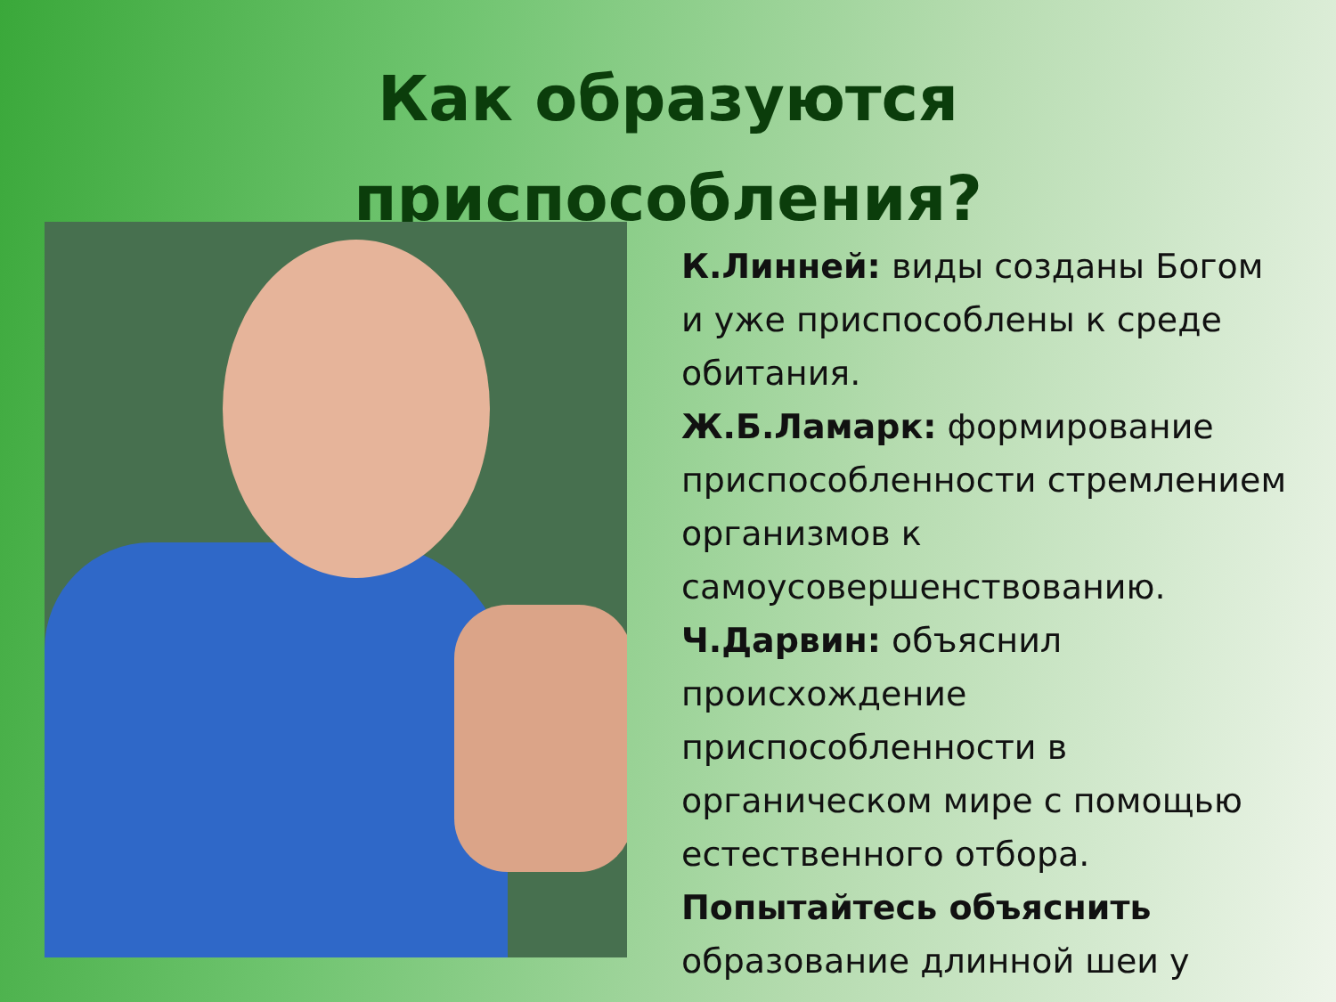Как образуются
приспособления?
К.Линней: виды созданы Богом и уже приспособлены к среде обитания.
Ж.Б.Ламарк: формирование приспособленности стремлением организмов к самоусовершенствованию.
Ч.Дарвин: объяснил происхождение приспособленности в органическом мире с помощью естественного отбора.
Попытайтесь объяснить образование длинной шеи у